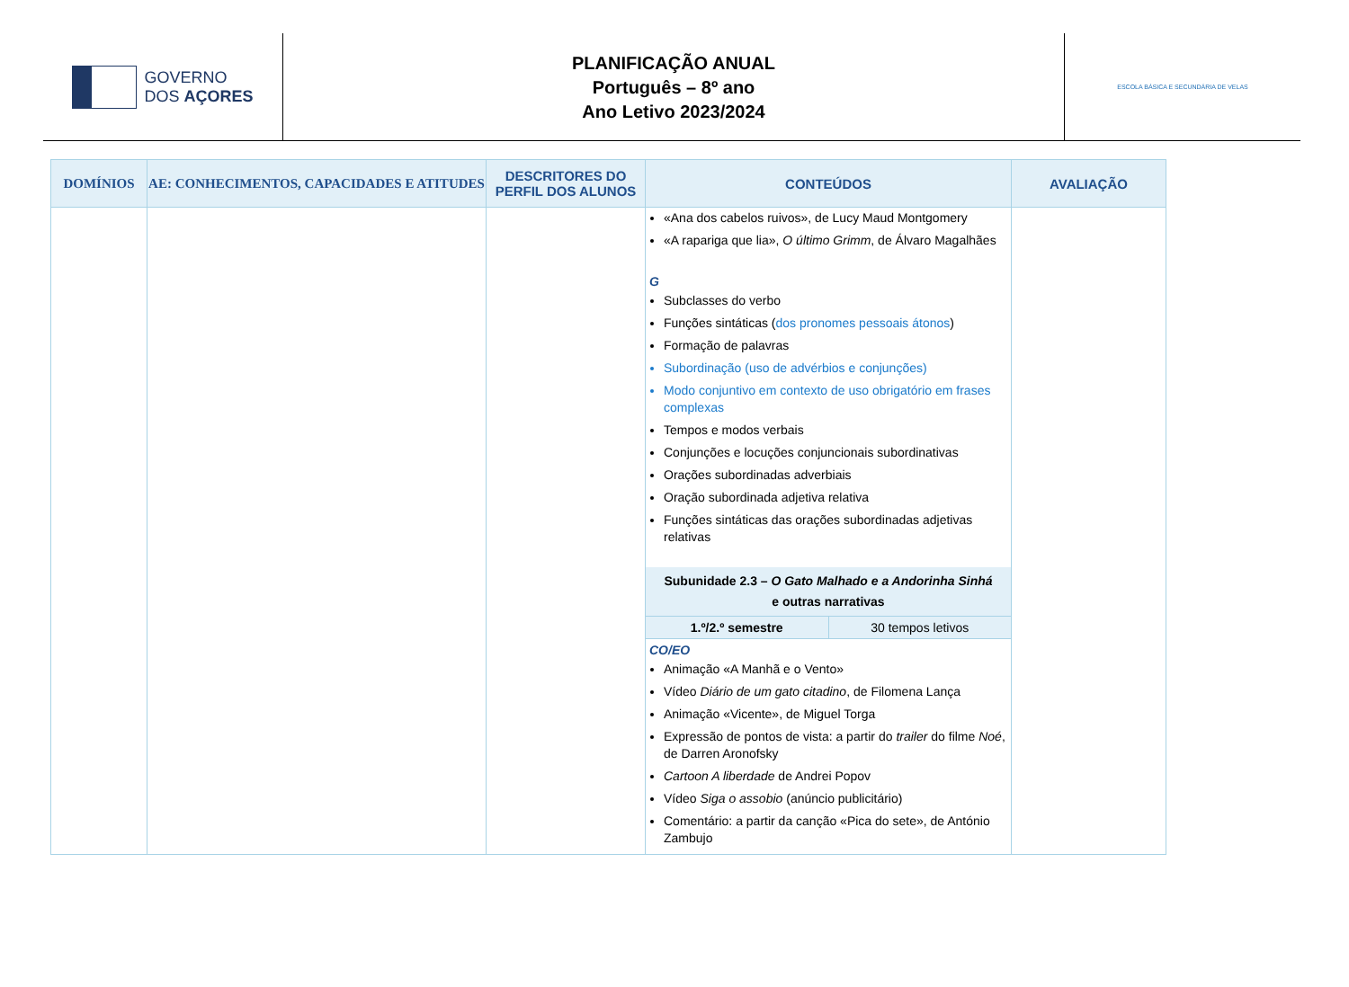GOVERNO
DOS AÇORES
PLANIFICAÇÃO ANUAL
Português – 8º ano
Ano Letivo 2023/2024
ESCOLA BÁSICA E SECUNDÁRIA DE VELAS
| DOMÍNIOS | AE: CONHECIMENTOS, CAPACIDADES E ATITUDES | DESCRITORES DO PERFIL DOS ALUNOS | CONTEÚDOS | AVALIAÇÃO |
| --- | --- | --- | --- | --- |
| | | | «Ana dos cabelos ruivos», de Lucy Maud Montgomery «A rapariga que lia», O último Grimm , de Álvaro Magalhães G Subclasses do verbo Funções sintáticas ( dos pronomes pessoais átonos ) Formação de palavras Subordinação (uso de advérbios e conjunções) Modo conjuntivo em contexto de uso obrigatório em frases complexas Tempos e modos verbais Conjunções e locuções conjuncionais subordinativas Orações subordinadas adverbiais Oração subordinada adjetiva relativa Funções sintáticas das orações subordinadas adjetivas relativas Subunidade 2.3 – O Gato Malhado e a Andorinha Sinhá e outras narrativas 1.º/2.º semestre 30 tempos letivos CO/EO Animação «A Manhã e o Vento» Vídeo Diário de um gato citadino , de Filomena Lança Animação «Vicente», de Miguel Torga Expressão de pontos de vista: a partir do trailer do filme Noé , de Darren Aronofsky Cartoon A liberdade de Andrei Popov Vídeo Siga o assobio (anúncio publicitário) Comentário: a partir da canção «Pica do sete», de António Zambujo | |